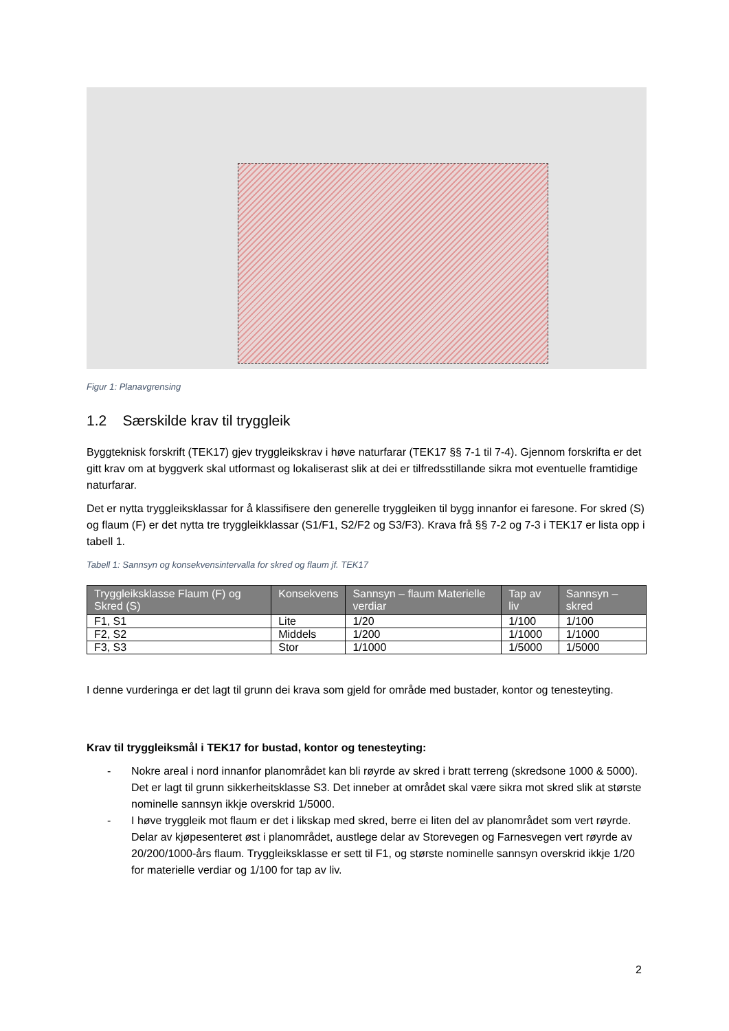Figur 1: Planavgrensing
1.2 Særskilde krav til tryggleik
Byggteknisk forskrift (TEK17) gjev tryggleikskrav i høve naturfarar (TEK17 §§ 7-1 til 7-4). Gjennom forskrifta er det gitt krav om at byggverk skal utformast og lokaliserast slik at dei er tilfredsstillande sikra mot eventuelle framtidige naturfarar.
Det er nytta tryggleiksklassar for å klassifisere den generelle tryggleiken til bygg innanfor ei faresone. For skred (S) og flaum (F) er det nytta tre tryggleikklassar (S1/F1, S2/F2 og S3/F3). Krava frå §§ 7-2 og 7-3 i TEK17 er lista opp i tabell 1.
Tabell 1: Sannsyn og konsekvensintervalla for skred og flaum jf. TEK17
| Tryggleiksklasse Flaum (F) og Skred (S) | Konsekvens | Sannsyn – flaum Materielle verdiar | Tap av liv | Sannsyn – skred |
| --- | --- | --- | --- | --- |
| F1, S1 | Lite | 1/20 | 1/100 | 1/100 |
| F2, S2 | Middels | 1/200 | 1/1000 | 1/1000 |
| F3, S3 | Stor | 1/1000 | 1/5000 | 1/5000 |
I denne vurderinga er det lagt til grunn dei krava som gjeld for område med bustader, kontor og tenesteyting.
Krav til tryggleiksmål i TEK17 for bustad, kontor og tenesteyting:
- Nokre areal i nord innanfor planområdet kan bli røyrde av skred i bratt terreng (skredsone 1000 & 5000). Det er lagt til grunn sikkerheitsklasse S3. Det inneber at området skal være sikra mot skred slik at største nominelle sannsyn ikkje overskrid 1/5000.
- I høve tryggleik mot flaum er det i likskap med skred, berre ei liten del av planområdet som vert røyrde. Delar av kjøpesenteret øst i planområdet, austlege delar av Storevegen og Farnesvegen vert røyrde av 20/200/1000-års flaum. Tryggleiksklasse er sett til F1, og største nominelle sannsyn overskrid ikkje 1/20 for materielle verdiar og 1/100 for tap av liv.
2